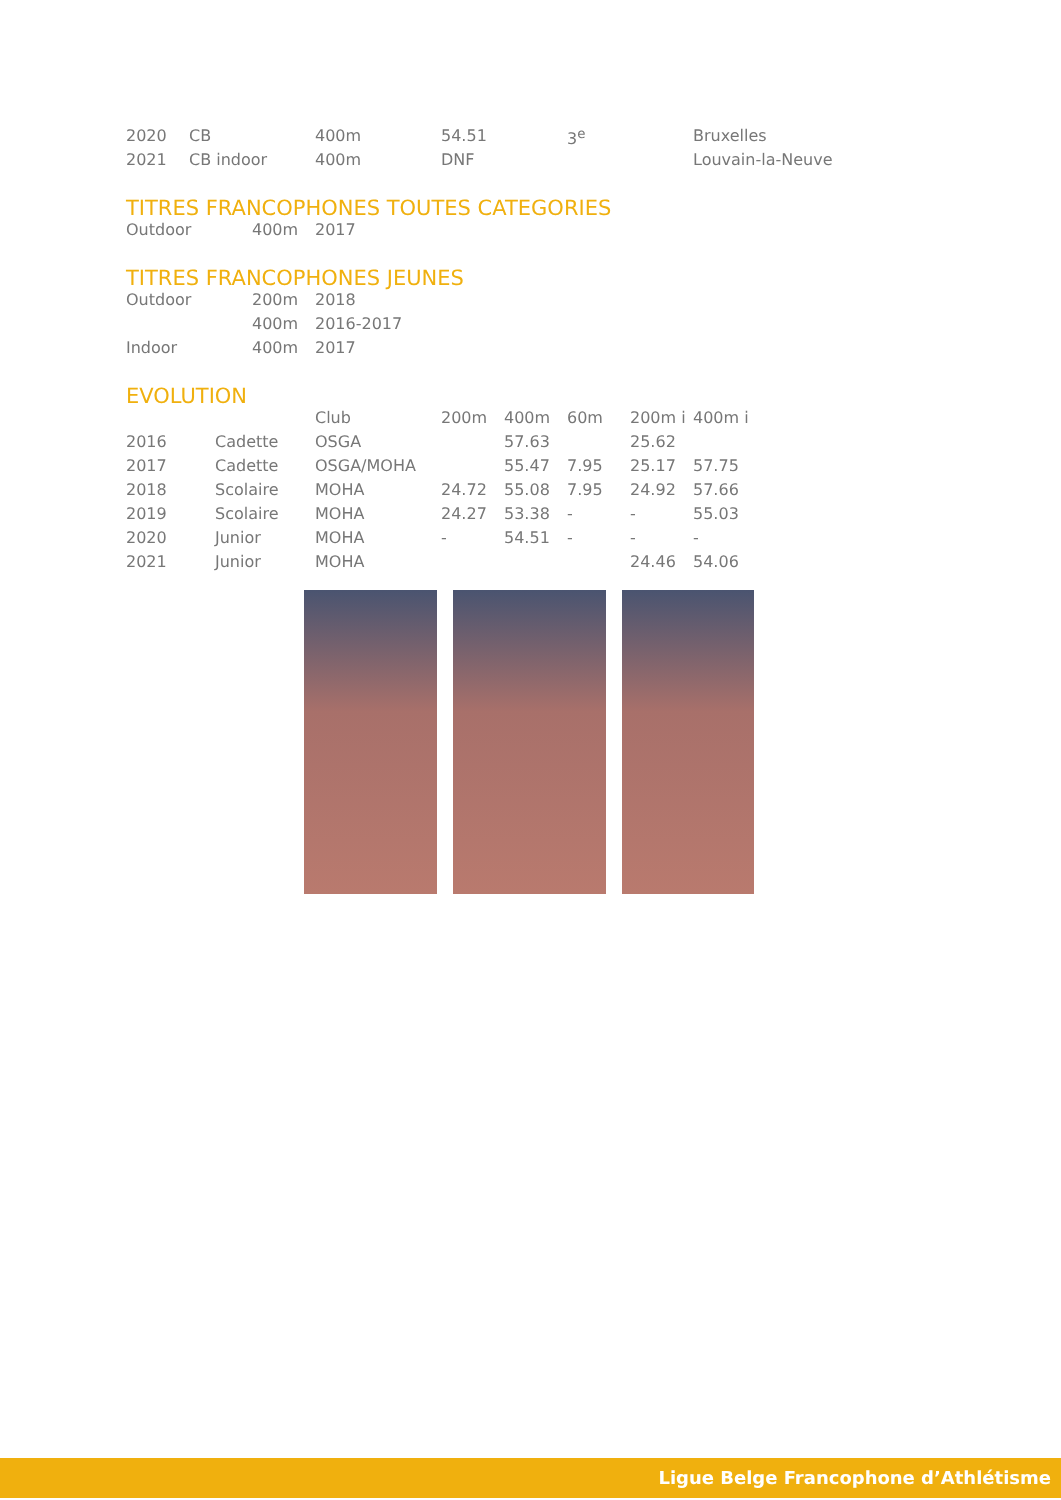| 2020 | CB | 400m | 54.51 | 3<sup>e</sup> | Bruxelles |
| 2021 | CB indoor | 400m | DNF | | Louvain-la-Neuve |
TITRES FRANCOPHONES TOUTES CATEGORIES
| Outdoor | 400m | 2017 |
TITRES FRANCOPHONES JEUNES
| Outdoor | 200m | 2018 |
| | 400m | 2016-2017 |
| Indoor | 400m | 2017 |
EVOLUTION
| | | Club | 200m | 400m | 60m | 200m i | 400m i |
| 2016 | Cadette | OSGA | | 57.63 | | 25.62 | |
| 2017 | Cadette | OSGA/MOHA | | 55.47 | 7.95 | 25.17 | 57.75 |
| 2018 | Scolaire | MOHA | 24.72 | 55.08 | 7.95 | 24.92 | 57.66 |
| 2019 | Scolaire | MOHA | 24.27 | 53.38 | - | - | 55.03 |
| 2020 | Junior | MOHA | - | 54.51 | - | - | - |
| 2021 | Junior | MOHA | | | | 24.46 | 54.06 |
Ligue Belge Francophone d’Athlétisme